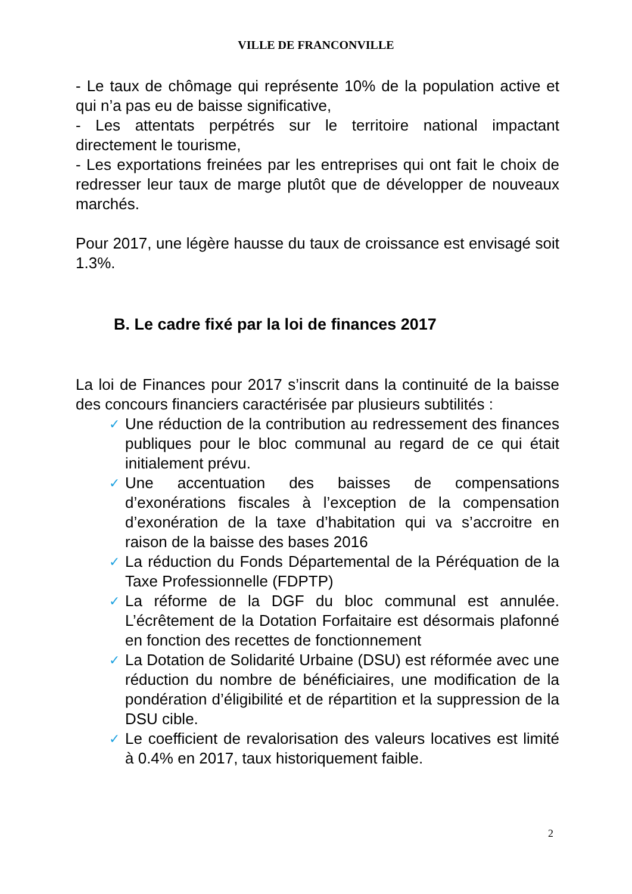VILLE DE FRANCONVILLE
- Le taux de chômage qui représente 10% de la population active et qui n’a pas eu de baisse significative,
- Les attentats perpétrés sur le territoire national impactant directement le tourisme,
- Les exportations freinées par les entreprises qui ont fait le choix de redresser leur taux de marge plutôt que de développer de nouveaux marchés.
Pour 2017, une légère hausse du taux de croissance est envisagé soit 1.3%.
B. Le cadre fixé par la loi de finances 2017
La loi de Finances pour 2017 s’inscrit dans la continuité de la baisse des concours financiers caractérisée par plusieurs subtilités :
✓ Une réduction de la contribution au redressement des finances publiques pour le bloc communal au regard de ce qui était initialement prévu.
✓ Une accentuation des baisses de compensations d’exonérations fiscales à l’exception de la compensation d’exonération de la taxe d’habitation qui va s’accroitre en raison de la baisse des bases 2016
✓ La réduction du Fonds Départemental de la Péréquation de la Taxe Professionnelle (FDPTP)
✓ La réforme de la DGF du bloc communal est annulée. L’écrêtement de la Dotation Forfaitaire est désormais plafonné en fonction des recettes de fonctionnement
✓ La Dotation de Solidarité Urbaine (DSU) est réformée avec une réduction du nombre de bénéficiaires, une modification de la pondération d’éligibilité et de répartition et la suppression de la DSU cible.
✓ Le coefficient de revalorisation des valeurs locatives est limité à 0.4% en 2017, taux historiquement faible.
2